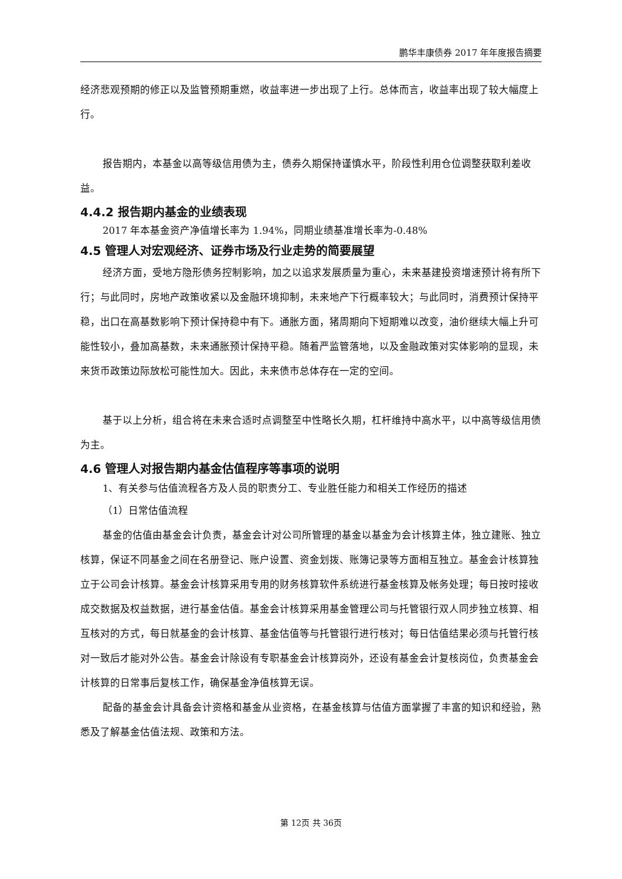鹏华丰康债券 2017 年年度报告摘要
经济悲观预期的修正以及监管预期重燃，收益率进一步出现了上行。总体而言，收益率出现了较大幅度上行。
报告期内，本基金以高等级信用债为主，债券久期保持谨慎水平，阶段性利用仓位调整获取利差收益。
4.4.2 报告期内基金的业绩表现
2017 年本基金资产净值增长率为 1.94%，同期业绩基准增长率为-0.48%
4.5 管理人对宏观经济、证券市场及行业走势的简要展望
经济方面，受地方隐形债务控制影响，加之以追求发展质量为重心，未来基建投资增速预计将有所下行；与此同时，房地产政策收紧以及金融环境抑制，未来地产下行概率较大；与此同时，消费预计保持平稳，出口在高基数影响下预计保持稳中有下。通胀方面，猪周期向下短期难以改变，油价继续大幅上升可能性较小，叠加高基数，未来通胀预计保持平稳。随着严监管落地，以及金融政策对实体影响的显现，未来货币政策边际放松可能性加大。因此，未来债市总体存在一定的空间。
基于以上分析，组合将在未来合适时点调整至中性略长久期，杠杆维持中高水平，以中高等级信用债为主。
4.6 管理人对报告期内基金估值程序等事项的说明
1、有关参与估值流程各方及人员的职责分工、专业胜任能力和相关工作经历的描述
（1）日常估值流程
基金的估值由基金会计负责，基金会计对公司所管理的基金以基金为会计核算主体，独立建账、独立核算，保证不同基金之间在名册登记、账户设置、资金划拨、账簿记录等方面相互独立。基金会计核算独立于公司会计核算。基金会计核算采用专用的财务核算软件系统进行基金核算及帐务处理；每日按时接收成交数据及权益数据，进行基金估值。基金会计核算采用基金管理公司与托管银行双人同步独立核算、相互核对的方式，每日就基金的会计核算、基金估值等与托管银行进行核对；每日估值结果必须与托管行核对一致后才能对外公告。基金会计除设有专职基金会计核算岗外，还设有基金会计复核岗位，负责基金会计核算的日常事后复核工作，确保基金净值核算无误。
配备的基金会计具备会计资格和基金从业资格，在基金核算与估值方面掌握了丰富的知识和经验，熟悉及了解基金估值法规、政策和方法。
第 12页 共 36页